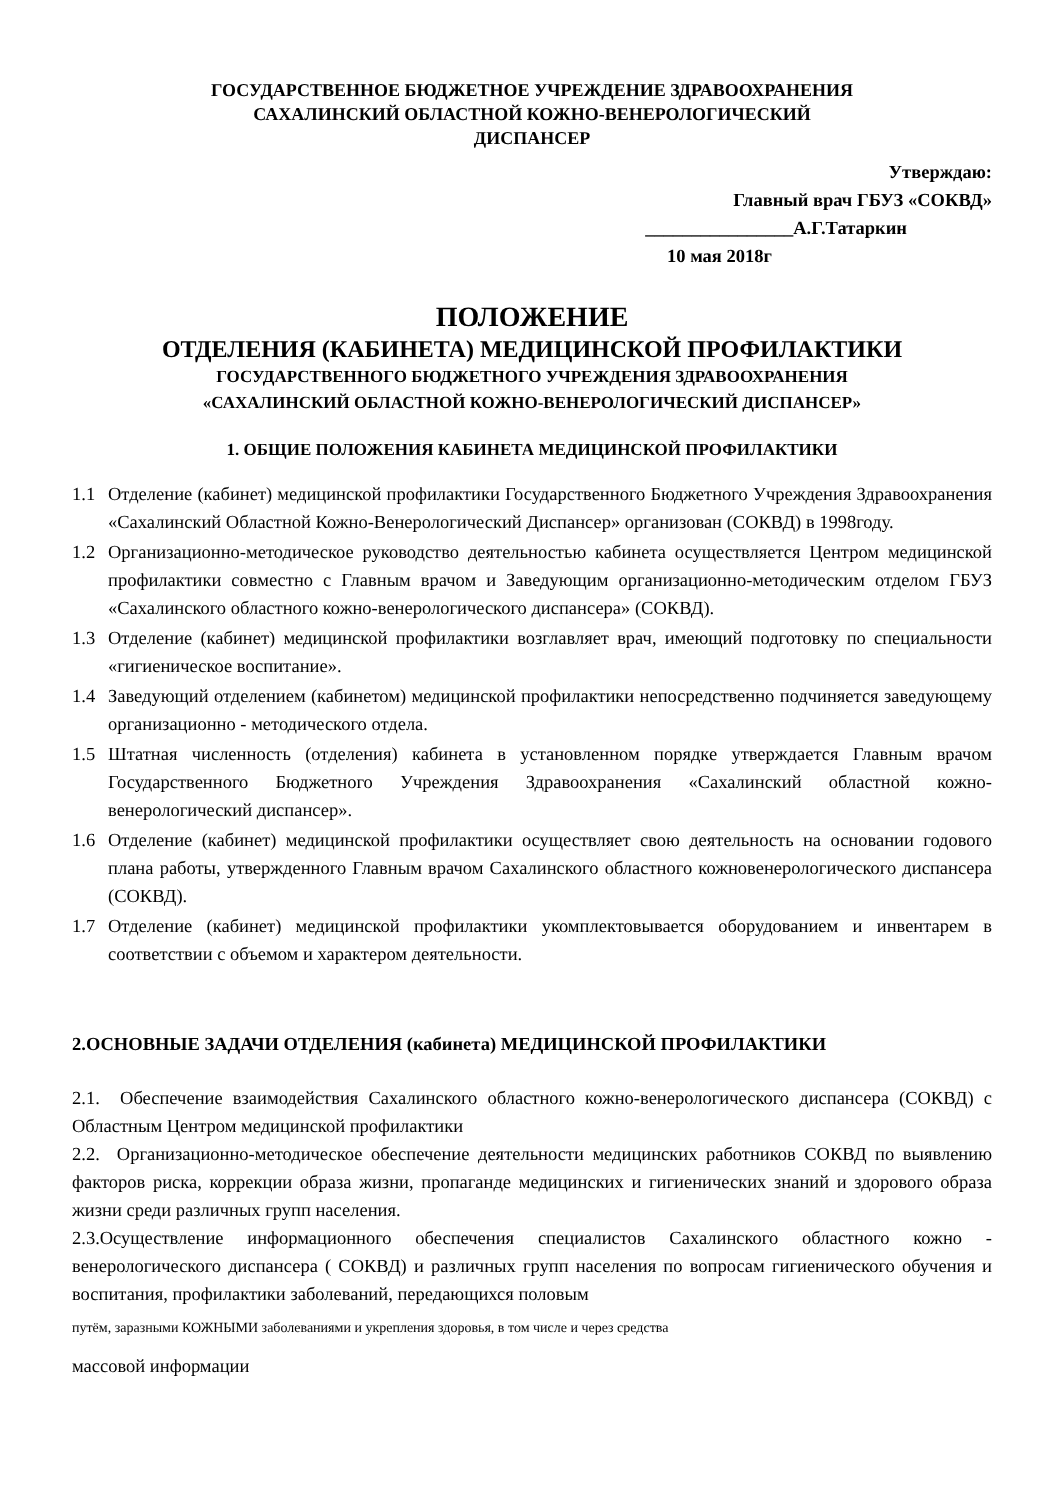ГОСУДАРСТВЕННОЕ БЮДЖЕТНОЕ УЧРЕЖДЕНИЕ ЗДРАВООХРАНЕНИЯ
САХАЛИНСКИЙ ОБЛАСТНОЙ КОЖНО-ВЕНЕРОЛОГИЧЕСКИЙ
ДИСПАНСЕР
Утверждаю:
Главный врач ГБУЗ «СОКВД»
________________А.Г.Татаркин
10 мая 2018г
ПОЛОЖЕНИЕ
ОТДЕЛЕНИЯ (КАБИНЕТА) МЕДИЦИНСКОЙ ПРОФИЛАКТИКИ
ГОСУДАРСТВЕННОГО БЮДЖЕТНОГО УЧРЕЖДЕНИЯ ЗДРАВООХРАНЕНИЯ
«САХАЛИНСКИЙ ОБЛАСТНОЙ КОЖНО-ВЕНЕРОЛОГИЧЕСКИЙ ДИСПАНСЕР»
1. ОБЩИЕ ПОЛОЖЕНИЯ КАБИНЕТА МЕДИЦИНСКОЙ ПРОФИЛАКТИКИ
1.1 Отделение (кабинет) медицинской профилактики Государственного Бюджетного Учреждения Здравоохранения «Сахалинский Областной Кожно-Венерологический Диспансер» организован (СОКВД) в 1998году.
1.2 Организационно-методическое руководство деятельностью кабинета осуществляется Центром медицинской профилактики совместно с Главным врачом и Заведующим организационно-методическим отделом ГБУЗ «Сахалинского областного кожно-венерологического диспансера» (СОКВД).
1.3 Отделение (кабинет) медицинской профилактики возглавляет врач, имеющий подготовку по специальности «гигиеническое воспитание».
1.4 Заведующий отделением (кабинетом) медицинской профилактики непосредственно подчиняется заведующему организационно - методического отдела.
1.5 Штатная численность (отделения) кабинета в установленном порядке утверждается Главным врачом Государственного Бюджетного Учреждения Здравоохранения «Сахалинский областной кожно-венерологический диспансер».
1.6 Отделение (кабинет) медицинской профилактики осуществляет свою деятельность на основании годового плана работы, утвержденного Главным врачом Сахалинского областного кожновенерологического диспансера (СОКВД).
1.7 Отделение (кабинет) медицинской профилактики укомплектовывается оборудованием и инвентарем в соответствии с объемом и характером деятельности.
2.ОСНОВНЫЕ ЗАДАЧИ ОТДЕЛЕНИЯ (кабинета) МЕДИЦИНСКОЙ ПРОФИЛАКТИКИ
2.1. Обеспечение взаимодействия Сахалинского областного кожно-венерологического диспансера (СОКВД) с Областным Центром медицинской профилактики
2.2. Организационно-методическое обеспечение деятельности медицинских работников СОКВД по выявлению факторов риска, коррекции образа жизни, пропаганде медицинских и гигиенических знаний и здорового образа жизни среди различных групп населения.
2.3.Осуществление информационного обеспечения специалистов Сахалинского областного кожно - венерологического диспансера ( СОКВД) и различных групп населения по вопросам гигиенического обучения и воспитания, профилактики заболеваний, передающихся половым
путём, заразными КОЖНЫМИ заболеваниями и укрепления здоровья, в том числе и через средства
массовой информации